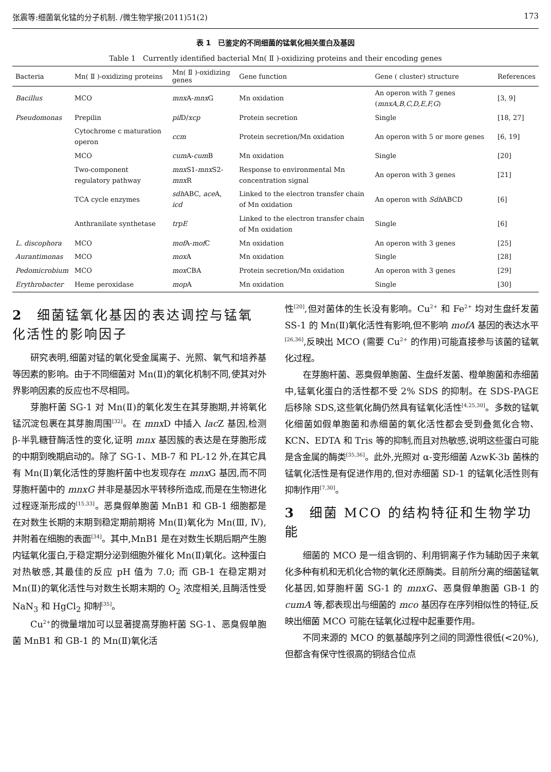张震等:细菌氧化锰的分子机制. /微生物学报(2011)51(2) 173
表 1　已鉴定的不同细菌的锰氧化相关蛋白及基因
Table 1　Currently identified bacterial Mn( Ⅱ )-oxidizing proteins and their encoding genes
| Bacteria | Mn( Ⅱ )-oxidizing proteins | Mn( Ⅱ )-oxidizing genes | Gene function | Gene ( cluster) structure | References |
| --- | --- | --- | --- | --- | --- |
| Bacillus | MCO | mnx A- mnx G | Mn oxidation | An operon with 7 genes ( mnxA,B,C,D,E,F,G ) | [3, 9] |
| Pseudomonas | Prepilin | pil D/ xcp | Protein secretion | Single | [18, 27] |
| | Cytochrome c maturation operon | ccm | Protein secretion/Mn oxidation | An operon with 5 or more genes | [6, 19] |
| | MCO | cum A- cum B | Mn oxidation | Single | [20] |
| | Two-component regulatory pathway | mnx S1- mnx S2- mnx R | Response to environmental Mn concentration signal | An operon with 3 genes | [21] |
| | TCA cycle enzymes | sdh ABC, ace A, icd | Linked to the electron transfer chain of Mn oxidation | An operon with Sdh ABCD | [6] |
| | Anthranilate synthetase | trpE | Linked to the electron transfer chain of Mn oxidation | Single | [6] |
| L. discophora | MCO | mof A- mof C | Mn oxidation | An operon with 3 genes | [25] |
| Aurantimonas | MCO | mox A | Mn oxidation | Single | [28] |
| Pedomicrobium | MCO | mox CBA | Protein secretion/Mn oxidation | An operon with 3 genes | [29] |
| Erythrobacter | Heme peroxidase | mop A | Mn oxidation | Single | [30] |
2　细菌锰氧化基因的表达调控与锰氧化活性的影响因子
研究表明,细菌对锰的氧化受金属离子、光照、氧气和培养基等因素的影响。由于不同细菌对 Mn(Ⅱ)的氧化机制不同,使其对外界影响因素的反应也不尽相同。
芽胞杆菌 SG-1 对 Mn(Ⅱ)的氧化发生在其芽胞期,并将氧化锰沉淀包裹在其芽胞周围<sup>[32]</sup>。在 mnx D 中插入 lac Z 基因,检测 β-半乳糖苷酶活性的变化,证明 mnx 基因簇的表达是在芽胞形成的中期到晚期启动的。除了 SG-1、MB-7 和 PL-12 外,在其它具有 Mn(Ⅱ)氧化活性的芽胞杆菌中也发现存在 mnx G 基因,而不同芽胞杆菌中的 mnxG 并非是基因水平转移所造成,而是在生物进化过程逐渐形成的<sup>[15,33]</sup>。恶臭假单胞菌 MnB1 和 GB-1 细胞都是在对数生长期的末期到稳定期前期将 Mn(Ⅱ)氧化为 Mn(Ⅲ, Ⅳ),并附着在细胞的表面<sup>[34]</sup>。其中,MnB1 是在对数生长期后期产生胞内锰氧化蛋白,于稳定期分泌到细胞外催化 Mn(Ⅱ)氧化。这种蛋白对热敏感,其最佳的反应 pH 值为 7.0; 而 GB-1 在稳定期对 Mn(Ⅱ)的氧化活性与对数生长期末期的 O<sub>2</sub> 浓度相关,且酶活性受 NaN<sub>3</sub> 和 HgCl<sub>2</sub> 抑制<sup>[35]</sup>。
Cu<sup>2+</sup>的微量增加可以显著提高芽胞杆菌 SG-1、恶臭假单胞菌 MnB1 和 GB-1 的 Mn(Ⅱ)氧化活
性<sup>[20]</sup>,但对菌体的生长没有影响。Cu<sup>2+</sup> 和 Fe<sup>2+</sup> 均对生盘纤发菌 SS-1 的 Mn(Ⅱ)氧化活性有影响,但不影响 mofA 基因的表达水平<sup>[26,36]</sup>,反映出 MCO (需要 Cu<sup>2+</sup> 的作用)可能直接参与该菌的锰氧化过程。
在芽胞杆菌、恶臭假单胞菌、生盘纤发菌、橙单胞菌和赤细菌中,锰氧化蛋白的活性都不受 2% SDS 的抑制。在 SDS-PAGE 后移除 SDS,这些氧化酶仍然具有锰氧化活性<sup>[4,25,30]</sup>。多数的锰氧化细菌如假单胞菌和赤细菌的氧化活性都会受到叠氮化合物、KCN、EDTA 和 Tris 等的抑制,而且对热敏感,说明这些蛋白可能是含金属的酶类<sup>[35,36]</sup>。此外,光照对 α-变形细菌 AzwK-3b 菌株的锰氧化活性是有促进作用的,但对赤细菌 SD-1 的锰氧化活性则有抑制作用<sup>[7,30]</sup>。
3　细菌 MCO 的结构特征和生物学功能
细菌的 MCO 是一组含铜的、利用铜离子作为辅助因子来氧化多种有机和无机化合物的氧化还原酶类。目前所分离的细菌锰氧化基因,如芽胞杆菌 SG-1 的 mnxG、恶臭假单胞菌 GB-1 的 cumA 等,都表现出与细菌的 mco 基因存在序列相似性的特征,反映出细菌 MCO 可能在锰氧化过程中起重要作用。
不同来源的 MCO 的氨基酸序列之间的同源性很低(<20%),但都含有保守性很高的铜结合位点